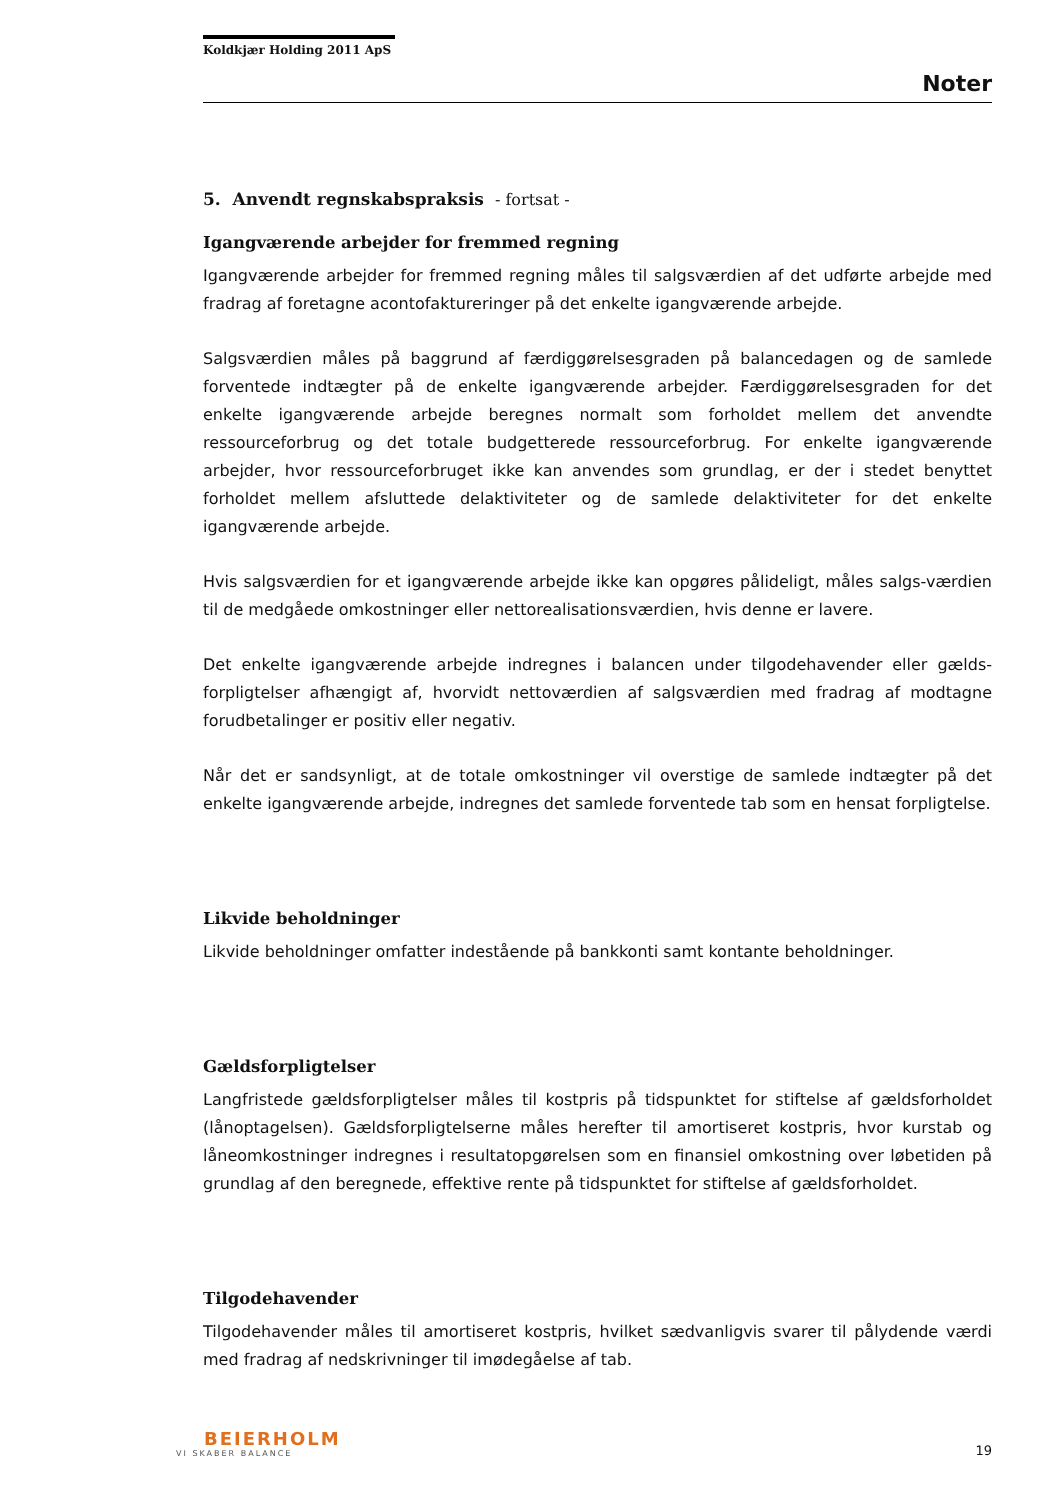Koldkjær Holding 2011 ApS
Noter
5. Anvendt regnskabspraksis - fortsat -
Igangværende arbejder for fremmed regning
Igangværende arbejder for fremmed regning måles til salgsværdien af det udførte arbejde med fradrag af foretagne acontofaktureringer på det enkelte igangværende arbejde.
Salgsværdien måles på baggrund af færdiggørelsesgraden på balancedagen og de samlede forventede indtægter på de enkelte igangværende arbejder. Færdiggørelsesgraden for det enkelte igangværende arbejde beregnes normalt som forholdet mellem det anvendte ressourceforbrug og det totale budgetterede ressourceforbrug. For enkelte igangværende arbejder, hvor ressourceforbruget ikke kan anvendes som grundlag, er der i stedet benyttet forholdet mellem afsluttede delaktiviteter og de samlede delaktiviteter for det enkelte igangværende arbejde.
Hvis salgsværdien for et igangværende arbejde ikke kan opgøres pålideligt, måles salgs-værdien til de medgåede omkostninger eller nettorealisationsværdien, hvis denne er lavere.
Det enkelte igangværende arbejde indregnes i balancen under tilgodehavender eller gælds-forpligtelser afhængigt af, hvorvidt nettoværdien af salgsværdien med fradrag af modtagne forudbetalinger er positiv eller negativ.
Når det er sandsynligt, at de totale omkostninger vil overstige de samlede indtægter på det enkelte igangværende arbejde, indregnes det samlede forventede tab som en hensat forpligtelse.
Likvide beholdninger
Likvide beholdninger omfatter indestående på bankkonti samt kontante beholdninger.
Gældsforpligtelser
Langfristede gældsforpligtelser måles til kostpris på tidspunktet for stiftelse af gældsforholdet (lånoptagelsen). Gældsforpligtelserne måles herefter til amortiseret kostpris, hvor kurstab og låneomkostninger indregnes i resultatopgørelsen som en finansiel omkostning over løbetiden på grundlag af den beregnede, effektive rente på tidspunktet for stiftelse af gældsforholdet.
Tilgodehavender
Tilgodehavender måles til amortiseret kostpris, hvilket sædvanligvis svarer til pålydende værdi med fradrag af nedskrivninger til imødegåelse af tab.
BEIERHOLM
VI SKABER BALANCE
19